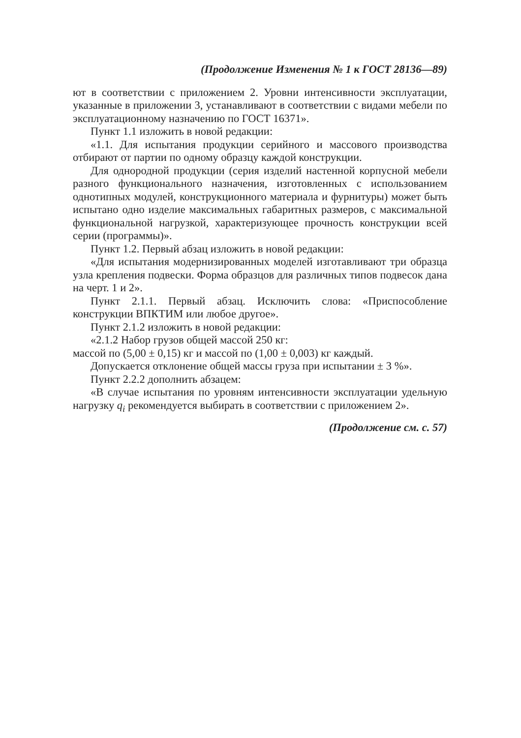(Продолжение Изменения № 1 к ГОСТ 28136—89)
ют в соответствии с приложением 2. Уровни интенсивности эксплуатации, указанные в приложении 3, устанавливают в соответствии с видами мебели по эксплуатационному назначению по ГОСТ 16371».
Пункт 1.1 изложить в новой редакции:
«1.1. Для испытания продукции серийного и массового производства отбирают от партии по одному образцу каждой конструкции.
Для однородной продукции (серия изделий настенной корпусной мебели разного функционального назначения, изготовленных с использованием однотипных модулей, конструкционного материала и фурнитуры) может быть испытано одно изделие максимальных габаритных размеров, с максимальной функциональной нагрузкой, характеризующее прочность конструкции всей серии (программы)».
Пункт 1.2. Первый абзац изложить в новой редакции:
«Для испытания модернизированных моделей изготавливают три образца узла крепления подвески. Форма образцов для различных типов подвесок дана на черт. 1 и 2».
Пункт 2.1.1. Первый абзац. Исключить слова: «Приспособление конструкции ВПКТИМ или любое другое».
Пункт 2.1.2 изложить в новой редакции:
«2.1.2 Набор грузов общей массой 250 кг:
массой по (5,00 ± 0,15) кг и массой по (1,00 ± 0,003) кг каждый.
Допускается отклонение общей массы груза при испытании ± 3 %».
Пункт 2.2.2 дополнить абзацем:
«В случае испытания по уровням интенсивности эксплуатации удельную нагрузку q<sub>i</sub> рекомендуется выбирать в соответствии с приложением 2».
(Продолжение см. с. 57)